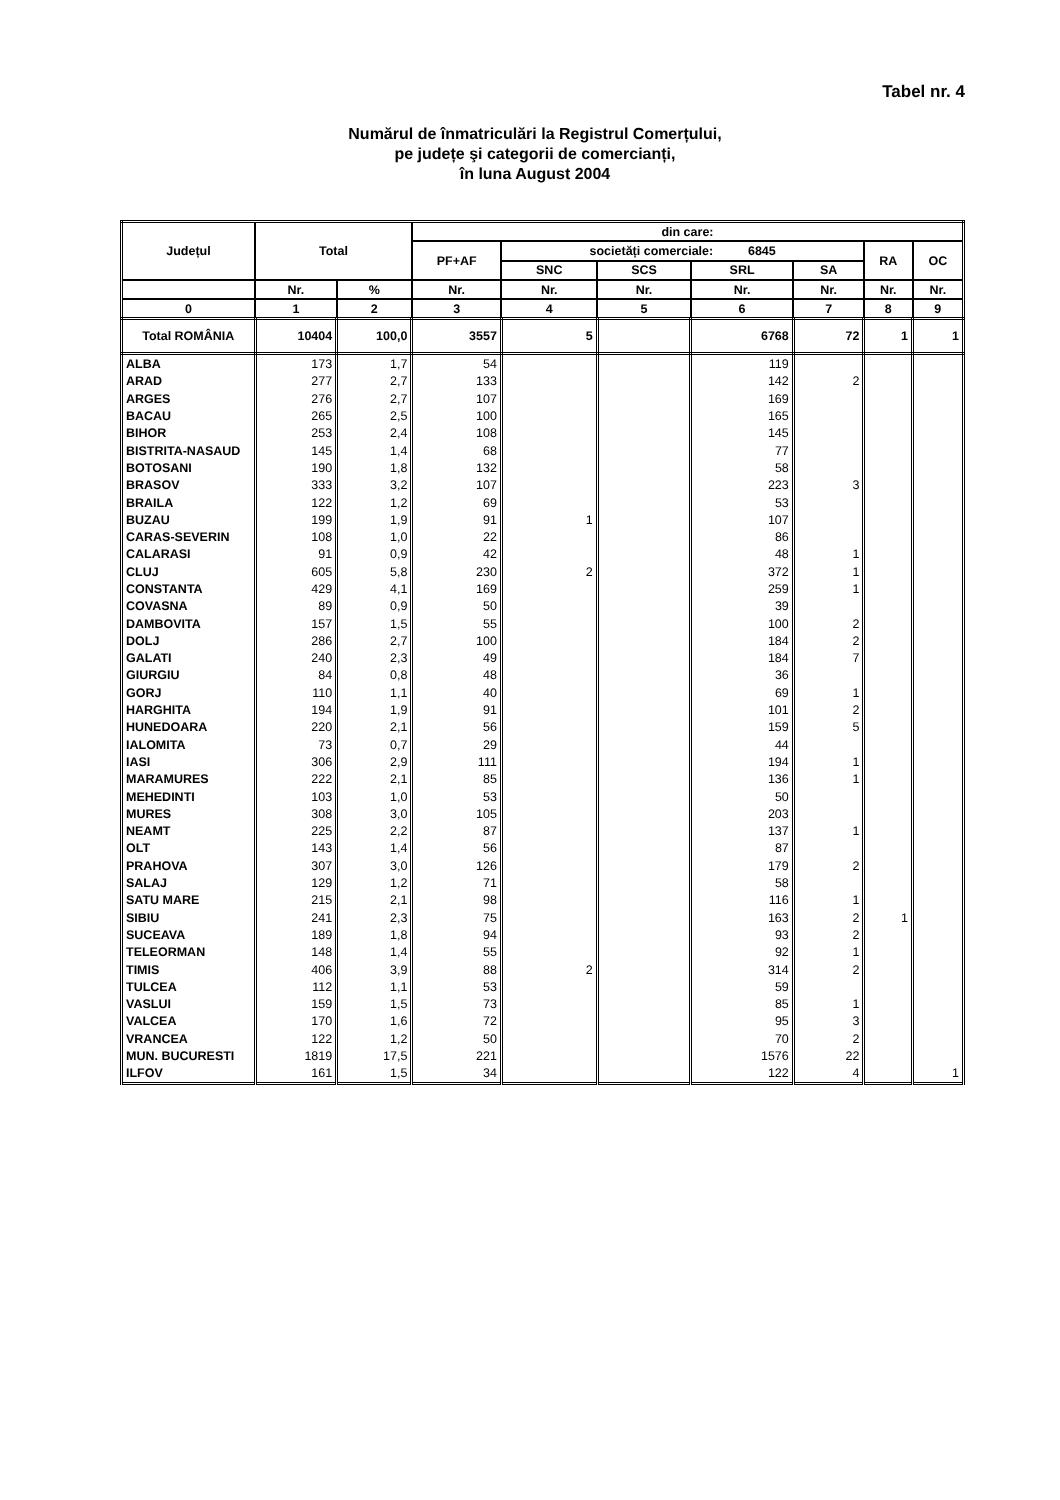Tabel nr. 4
Numărul de înmatriculări la Registrul Comerțului,
pe județe şi categorii de comercianți,
în luna August 2004
| Județul | Total | | din care: | | | | | | |
| --- | --- | --- | --- | --- | --- | --- | --- | --- | --- |
| | | | PF+AF | societăți comerciale: 6845 | | | | RA | OC |
| | | | | SNC | SCS | SRL | SA | | |
| | Nr. | % | Nr. | Nr. | Nr. | Nr. | Nr. | Nr. | Nr. |
| 0 | 1 | 2 | 3 | 4 | 5 | 6 | 7 | 8 | 9 |
| Total ROMÂNIA | 10404 | 100,0 | 3557 | 5 | | 6768 | 72 | 1 | 1 |
| ALBA | 173 | 1,7 | 54 | | | 119 | | | |
| ARAD | 277 | 2,7 | 133 | | | 142 | 2 | | |
| ARGES | 276 | 2,7 | 107 | | | 169 | | | |
| BACAU | 265 | 2,5 | 100 | | | 165 | | | |
| BIHOR | 253 | 2,4 | 108 | | | 145 | | | |
| BISTRITA-NASAUD | 145 | 1,4 | 68 | | | 77 | | | |
| BOTOSANI | 190 | 1,8 | 132 | | | 58 | | | |
| BRASOV | 333 | 3,2 | 107 | | | 223 | 3 | | |
| BRAILA | 122 | 1,2 | 69 | | | 53 | | | |
| BUZAU | 199 | 1,9 | 91 | 1 | | 107 | | | |
| CARAS-SEVERIN | 108 | 1,0 | 22 | | | 86 | | | |
| CALARASI | 91 | 0,9 | 42 | | | 48 | 1 | | |
| CLUJ | 605 | 5,8 | 230 | 2 | | 372 | 1 | | |
| CONSTANTA | 429 | 4,1 | 169 | | | 259 | 1 | | |
| COVASNA | 89 | 0,9 | 50 | | | 39 | | | |
| DAMBOVITA | 157 | 1,5 | 55 | | | 100 | 2 | | |
| DOLJ | 286 | 2,7 | 100 | | | 184 | 2 | | |
| GALATI | 240 | 2,3 | 49 | | | 184 | 7 | | |
| GIURGIU | 84 | 0,8 | 48 | | | 36 | | | |
| GORJ | 110 | 1,1 | 40 | | | 69 | 1 | | |
| HARGHITA | 194 | 1,9 | 91 | | | 101 | 2 | | |
| HUNEDOARA | 220 | 2,1 | 56 | | | 159 | 5 | | |
| IALOMITA | 73 | 0,7 | 29 | | | 44 | | | |
| IASI | 306 | 2,9 | 111 | | | 194 | 1 | | |
| MARAMURES | 222 | 2,1 | 85 | | | 136 | 1 | | |
| MEHEDINTI | 103 | 1,0 | 53 | | | 50 | | | |
| MURES | 308 | 3,0 | 105 | | | 203 | | | |
| NEAMT | 225 | 2,2 | 87 | | | 137 | 1 | | |
| OLT | 143 | 1,4 | 56 | | | 87 | | | |
| PRAHOVA | 307 | 3,0 | 126 | | | 179 | 2 | | |
| SALAJ | 129 | 1,2 | 71 | | | 58 | | | |
| SATU MARE | 215 | 2,1 | 98 | | | 116 | 1 | | |
| SIBIU | 241 | 2,3 | 75 | | | 163 | 2 | 1 | |
| SUCEAVA | 189 | 1,8 | 94 | | | 93 | 2 | | |
| TELEORMAN | 148 | 1,4 | 55 | | | 92 | 1 | | |
| TIMIS | 406 | 3,9 | 88 | 2 | | 314 | 2 | | |
| TULCEA | 112 | 1,1 | 53 | | | 59 | | | |
| VASLUI | 159 | 1,5 | 73 | | | 85 | 1 | | |
| VALCEA | 170 | 1,6 | 72 | | | 95 | 3 | | |
| VRANCEA | 122 | 1,2 | 50 | | | 70 | 2 | | |
| MUN. BUCURESTI | 1819 | 17,5 | 221 | | | 1576 | 22 | | |
| ILFOV | 161 | 1,5 | 34 | | | 122 | 4 | | 1 |